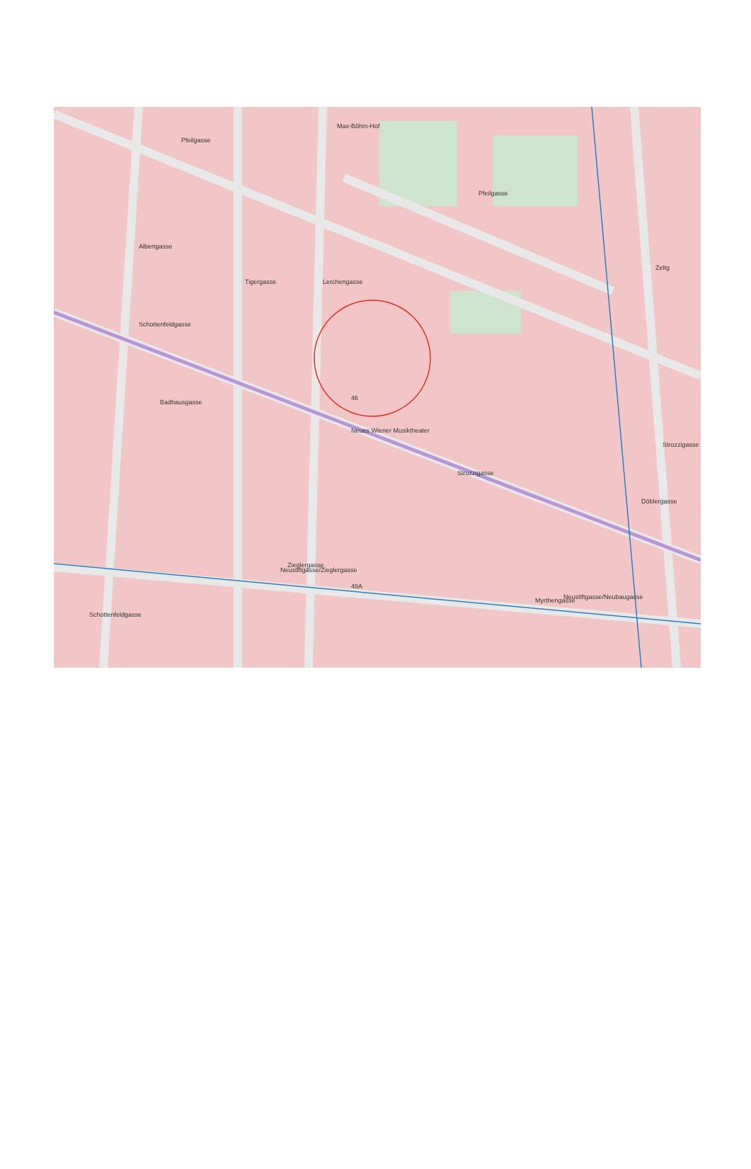Pfeilgasse
Pfeilgasse
Badhausgasse
Neues Wiener Musiktheater
Schottenfeldgasse
Zieglergasse
Myrthengasse
Döblergasse
Zeltg
Strozzigasse
Strozzigasse
Albertgasse
Tigergasse
Lerchengasse
Max-Böhm-Hof
Schottenfeldgasse
Neustiftgasse/Zieglergasse
Neustiftgasse/Neubaugasse
48A
46